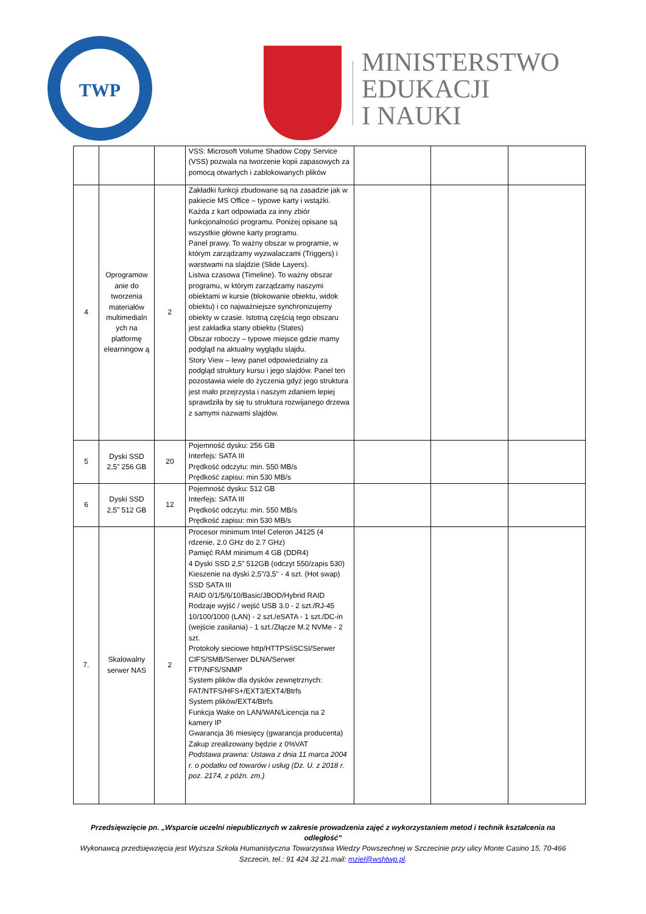TWP
MINISTERSTWO
EDUKACJI
I NAUKI
| | | | VSS: Microsoft Volume Shadow Copy Service (VSS) pozwala na tworzenie kopii zapasowych za pomocą otwartych i zablokowanych plików | | | |
| 4 | Oprogramow anie do tworzenia materiałów multimedialn ych na platformę elearningow ą | 2 | Zakładki funkcji zbudowane są na zasadzie jak w pakiecie MS Office – typowe karty i wstążki. Każda z kart odpowiada za inny zbiór funkcjonalności programu. Poniżej opisane są wszystkie główne karty programu. Panel prawy. To ważny obszar w programie, w którym zarządzamy wyzwalaczami (Triggers) i warstwami na slajdzie (Slide Layers). Listwa czasowa (Timeline). To ważny obszar programu, w którym zarządzamy naszymi obiektami w kursie (blokowanie obiektu, widok obiektu) i co najważniejsze synchronizujemy obiekty w czasie. Istotną częścią tego obszaru jest zakładka stany obiektu (States) Obszar roboczy – typowe miejsce gdzie mamy podgląd na aktualny wyglądu slajdu. Story View – lewy panel odpowiedzialny za podgląd struktury kursu i jego slajdów. Panel ten pozostawia wiele do życzenia gdyż jego struktura jest mało przejrzysta i naszym zdaniem lepiej sprawdziła by się tu struktura rozwijanego drzewa z samymi nazwami slajdów. | | | |
| 5 | Dyski SSD 2,5” 256 GB | 20 | Pojemność dysku: 256 GB Interfejs: SATA III Prędkość odczytu: min. 550 MB/s Prędkość zapisu: min 530 MB/s | | | |
| 6 | Dyski SSD 2,5” 512 GB | 12 | Pojemność dysku: 512 GB Interfejs: SATA III Prędkość odczytu: min. 550 MB/s Prędkość zapisu: min 530 MB/s | | | |
| 7. | Skalowalny serwer NAS | 2 | Procesor minimum Intel Celeron J4125 (4 rdzenie, 2.0 GHz do 2.7 GHz) Pamięć RAM minimum 4 GB (DDR4) 4 Dyski SSD 2,5” 512GB (odczyt 550/zapis 530) Kieszenie na dyski 2,5"/3,5" - 4 szt. (Hot swap) SSD SATA III RAID 0/1/5/6/10/Basic/JBOD/Hybrid RAID Rodzaje wyjść / wejść USB 3.0 - 2 szt./RJ-45 10/100/1000 (LAN) - 2 szt./eSATA - 1 szt./DC-in (wejście zasilania) - 1 szt./Złącze M.2 NVMe - 2 szt. Protokoły sieciowe http/HTTPS/iSCSI/Serwer CIFS/SMB/Serwer DLNA/Serwer FTP/NFS/SNMP System plików dla dysków zewnętrznych: FAT/NTFS/HFS+/EXT3/EXT4/Btrfs System plików/EXT4/Btrfs Funkcja Wake on LAN/WAN/Licencja na 2 kamery IP Gwarancja 36 miesięcy (gwarancja producenta) Zakup zrealizowany będzie z 0%VAT Podstawa prawna: Ustawa z dnia 11 marca 2004 r. o podatku od towarów i usług (Dz. U. z 2018 r. poz. 2174, z późn. zm.) | | | |
Przedsięwzięcie pn. „Wsparcie uczelni niepublicznych w zakresie prowadzenia zajęć z wykorzystaniem metod i technik kształcenia na odległość”
Wykonawcą przedsięwzięcia jest Wyższa Szkoła Humanistyczna Towarzystwa Wiedzy Powszechnej w Szczecinie przy ulicy Monte Casino 15, 70-466 Szczecin, tel.: 91 424 32 21.mail: mziel@wshtwp.pl.